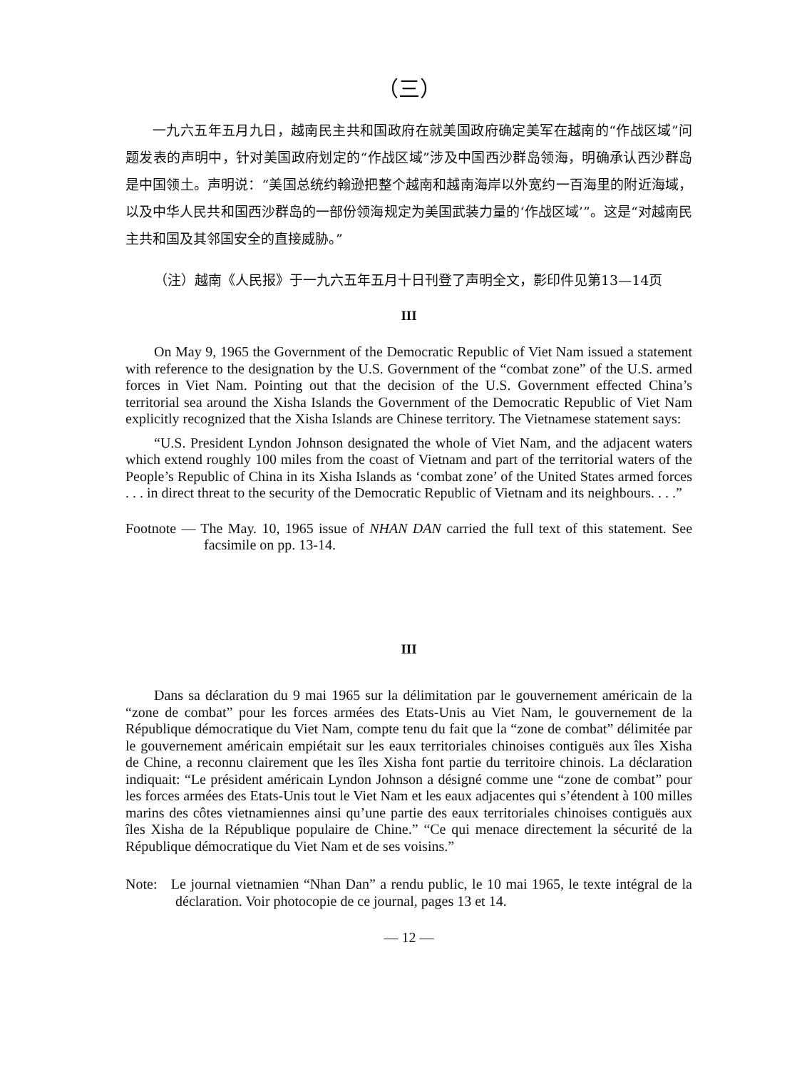（三）
一九六五年五月九日，越南民主共和国政府在就美国政府确定美军在越南的“作战区域”问题发表的声明中，针对美国政府划定的“作战区域”涉及中国西沙群岛领海，明确承认西沙群岛是中国领土。声明说：“美国总统约翰逊把整个越南和越南海岸以外宽约一百海里的附近海域，以及中华人民共和国西沙群岛的一部份领海规定为美国武装力量的‘作战区域’”。这是“对越南民主共和国及其邻国安全的直接威胁。”
（注）越南《人民报》于一九六五年五月十日刊登了声明全文，影印件见第13—14页
III
On May 9, 1965 the Government of the Democratic Republic of Viet Nam issued a statement with reference to the designation by the U.S. Government of the “combat zone” of the U.S. armed forces in Viet Nam. Pointing out that the decision of the U.S. Government effected China’s territorial sea around the Xisha Islands the Government of the Democratic Republic of Viet Nam explicitly recognized that the Xisha Islands are Chinese territory. The Vietnamese statement says:
“U.S. President Lyndon Johnson designated the whole of Viet Nam, and the adjacent waters which extend roughly 100 miles from the coast of Vietnam and part of the territorial waters of the People’s Republic of China in its Xisha Islands as ‘combat zone’ of the United States armed forces . . . in direct threat to the security of the Democratic Republic of Vietnam and its neighbours. . . .”
Footnote — The May. 10, 1965 issue of NHAN DAN carried the full text of this statement. See facsimile on pp. 13-14.
III
Dans sa déclaration du 9 mai 1965 sur la délimitation par le gouvernement américain de la “zone de combat” pour les forces armées des Etats-Unis au Viet Nam, le gouvernement de la République démocratique du Viet Nam, compte tenu du fait que la “zone de combat” délimitée par le gouvernement américain empiétait sur les eaux territoriales chinoises contiguës aux îles Xisha de Chine, a reconnu clairement que les îles Xisha font partie du territoire chinois. La déclaration indiquait: “Le président américain Lyndon Johnson a désigné comme une “zone de combat” pour les forces armées des Etats-Unis tout le Viet Nam et les eaux adjacentes qui s’étendent à 100 milles marins des côtes vietnamiennes ainsi qu’une partie des eaux territoriales chinoises contiguës aux îles Xisha de la République populaire de Chine.” “Ce qui menace directement la sécurité de la République démocratique du Viet Nam et de ses voisins.”
Note: Le journal vietnamien “Nhan Dan” a rendu public, le 10 mai 1965, le texte intégral de la déclaration. Voir photocopie de ce journal, pages 13 et 14.
— 12 —